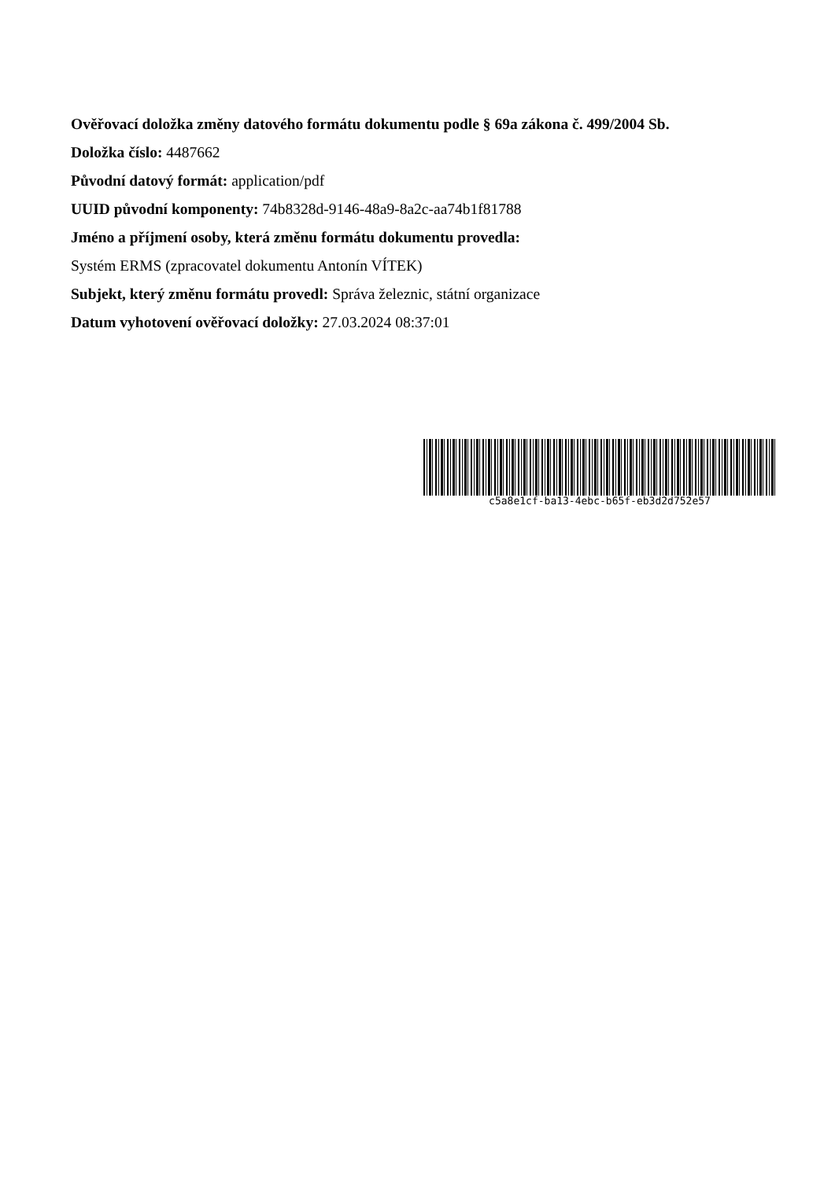Ověřovací doložka změny datového formátu dokumentu podle § 69a zákona č. 499/2004 Sb.
Doložka číslo: 4487662
Původní datový formát: application/pdf
UUID původní komponenty: 74b8328d-9146-48a9-8a2c-aa74b1f81788
Jméno a příjmení osoby, která změnu formátu dokumentu provedla:
Systém ERMS (zpracovatel dokumentu Antonín VÍTEK)
Subjekt, který změnu formátu provedl: Správa železnic, státní organizace
Datum vyhotovení ověřovací doložky: 27.03.2024 08:37:01
c5a8e1cf-ba13-4ebc-b65f-eb3d2d752e57